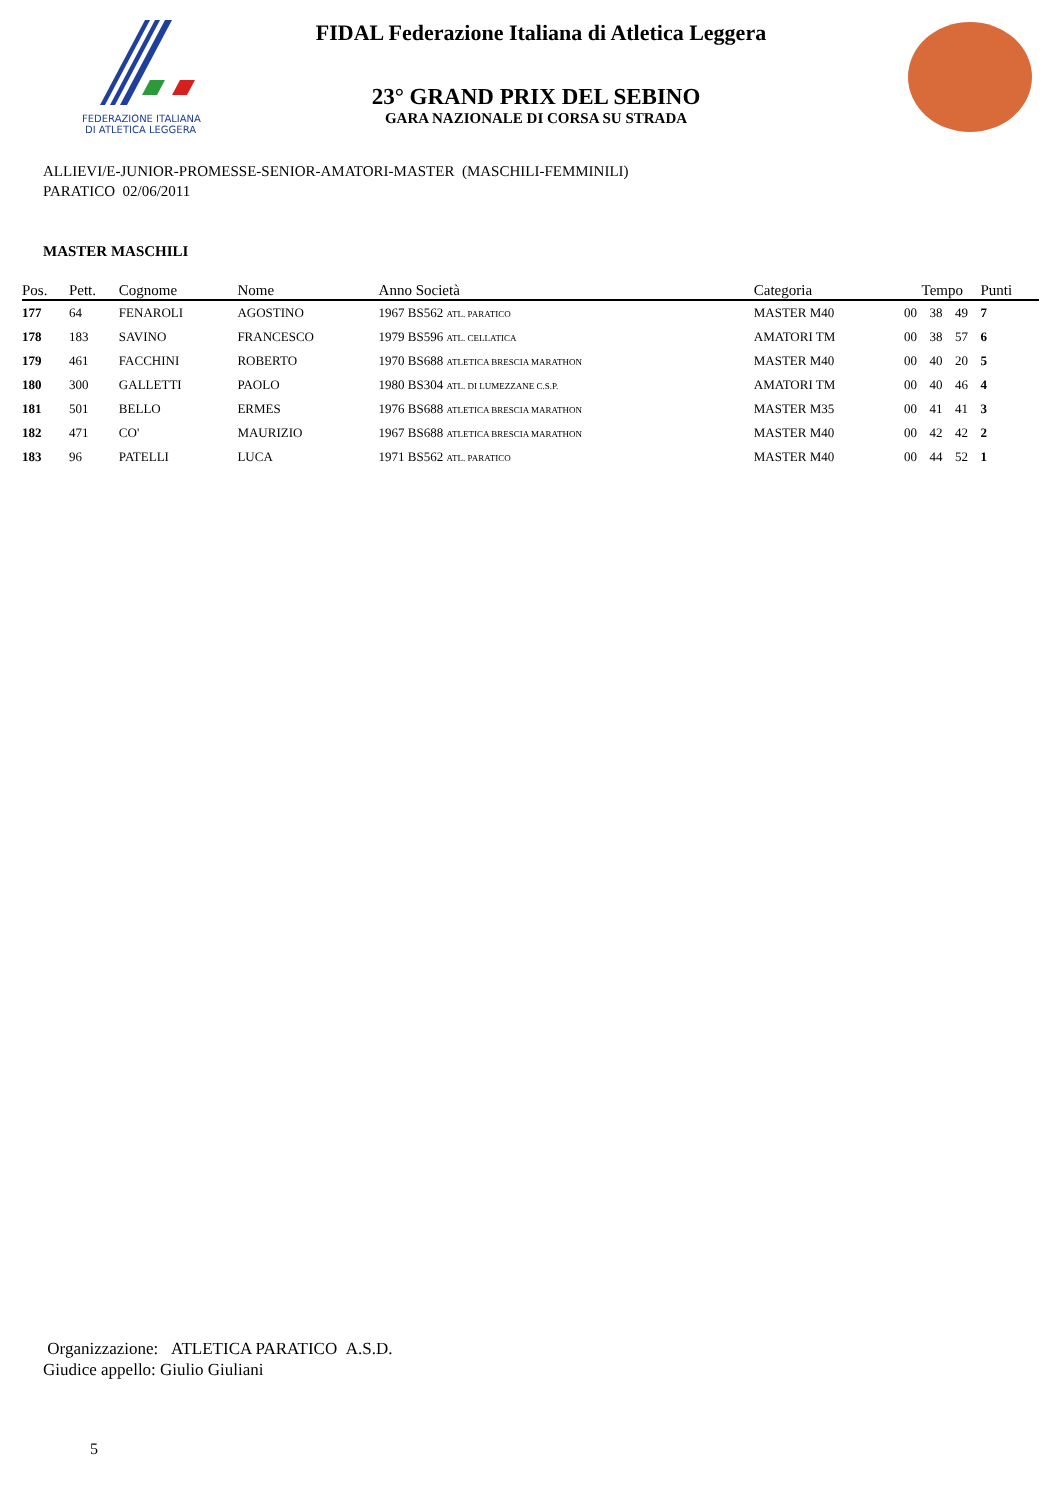FEDERAZIONE ITALIANA
DI ATLETICA LEGGERA
FIDAL Federazione Italiana di Atletica Leggera
23° GRAND PRIX DEL SEBINO
GARA NAZIONALE DI CORSA SU STRADA
ALLIEVI/E-JUNIOR-PROMESSE-SENIOR-AMATORI-MASTER (MASCHILI-FEMMINILI)
PARATICO 02/06/2011
MASTER MASCHILI
| Pos. | Pett. | Cognome | Nome | Anno Società | Categoria | Tempo | | | Punti |
| --- | --- | --- | --- | --- | --- | --- | --- | --- | --- |
| 177 | 64 | FENAROLI | AGOSTINO | 1967 BS562 ATL. PARATICO | MASTER M40 | 00 | 38 | 49 | 7 |
| 178 | 183 | SAVINO | FRANCESCO | 1979 BS596 ATL. CELLATICA | AMATORI TM | 00 | 38 | 57 | 6 |
| 179 | 461 | FACCHINI | ROBERTO | 1970 BS688 ATLETICA BRESCIA MARATHON | MASTER M40 | 00 | 40 | 20 | 5 |
| 180 | 300 | GALLETTI | PAOLO | 1980 BS304 ATL. DI LUMEZZANE C.S.P. | AMATORI TM | 00 | 40 | 46 | 4 |
| 181 | 501 | BELLO | ERMES | 1976 BS688 ATLETICA BRESCIA MARATHON | MASTER M35 | 00 | 41 | 41 | 3 |
| 182 | 471 | CO' | MAURIZIO | 1967 BS688 ATLETICA BRESCIA MARATHON | MASTER M40 | 00 | 42 | 42 | 2 |
| 183 | 96 | PATELLI | LUCA | 1971 BS562 ATL. PARATICO | MASTER M40 | 00 | 44 | 52 | 1 |
Organizzazione: ATLETICA PARATICO A.S.D.
Giudice appello: Giulio Giuliani
5